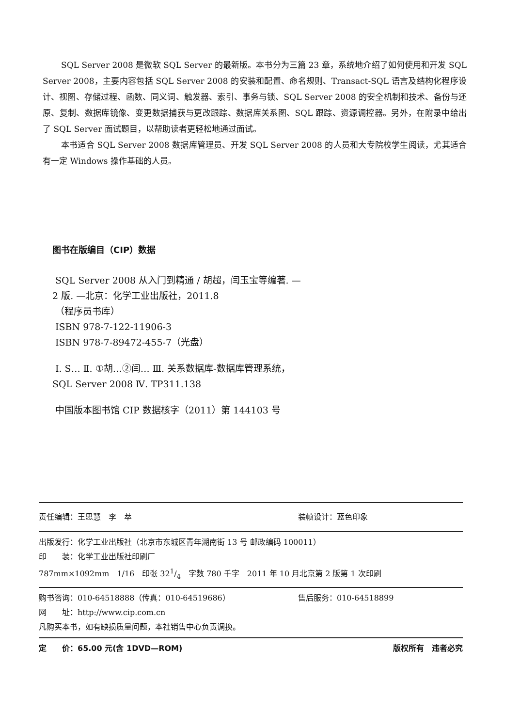SQL Server 2008 是微软 SQL Server 的最新版。本书分为三篇 23 章，系统地介绍了如何使用和开发 SQL Server 2008，主要内容包括 SQL Server 2008 的安装和配置、命名规则、Transact-SQL 语言及结构化程序设计、视图、存储过程、函数、同义词、触发器、索引、事务与锁、SQL Server 2008 的安全机制和技术、备份与还原、复制、数据库镜像、变更数据捕获与更改跟踪、数据库关系图、SQL 跟踪、资源调控器。另外，在附录中给出了 SQL Server 面试题目，以帮助读者更轻松地通过面试。
本书适合 SQL Server 2008 数据库管理员、开发 SQL Server 2008 的人员和大专院校学生阅读，尤其适合有一定 Windows 操作基础的人员。
图书在版编目（CIP）数据
SQL Server 2008 从入门到精通 / 胡超，闫玉宝等编著. —2 版. —北京：化学工业出版社，2011.8
（程序员书库）
ISBN 978-7-122-11906-3
ISBN 978-7-89472-455-7（光盘）
Ⅰ. S… Ⅱ. ①胡…②闫… Ⅲ. 关系数据库-数据库管理系统，SQL Server 2008 Ⅳ. TP311.138
中国版本图书馆 CIP 数据核字（2011）第 144103 号
责任编辑：王思慧　李　萃 装帧设计：蓝色印象
出版发行：化学工业出版社（北京市东城区青年湖南街 13 号 邮政编码 100011）
印　　装：化学工业出版社印刷厂
787mm×1092mm　1/16　印张 321/4　字数 780 千字　2011 年 10 月北京第 2 版第 1 次印刷
购书咨询：010-64518888（传真：010-64519686） 售后服务：010-64518899
网　　址：http://www.cip.com.cn
凡购买本书，如有缺损质量问题，本社销售中心负责调换。
定　　价：65.00 元(含 1DVD—ROM) 版权所有　违者必究